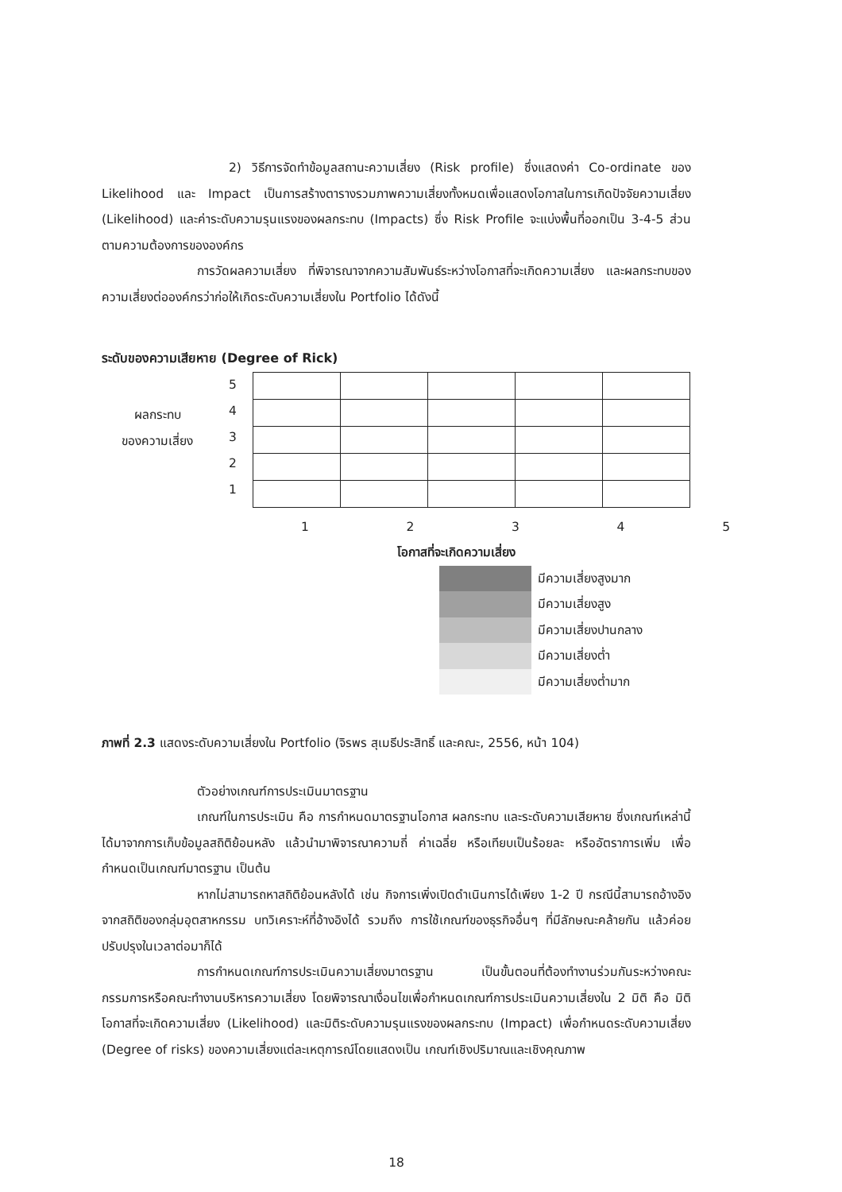2) วิธีการจัดทำข้อมูลสถานะความเสี่ยง (Risk profile) ซึ่งแสดงค่า Co-ordinate ของ Likelihood และ Impact เป็นการสร้างตารางรวมภาพความเสี่ยงทั้งหมดเพื่อแสดงโอกาสในการเกิดปัจจัยความเสี่ยง (Likelihood) และค่าระดับความรุนแรงของผลกระทบ (Impacts) ซึ่ง Risk Profile จะแบ่งพื้นที่ออกเป็น 3-4-5 ส่วน ตามความต้องการขององค์กร
การวัดผลความเสี่ยง ที่พิจารณาจากความสัมพันธ์ระหว่างโอกาสที่จะเกิดความเสี่ยง และผลกระทบของความเสี่ยงต่อองค์กรว่าก่อให้เกิดระดับความเสี่ยงใน Portfolio ได้ดังนี้
ระดับของความเสียหาย (Degree of Rick)
ผลกระทบ
ของความเสี่ยง
5
4
3
2
1
1 2 3 4 5
โอกาสที่จะเกิดความเสี่ยง
| | มีความเสี่ยงสูงมาก |
| | มีความเสี่ยงสูง |
| | มีความเสี่ยงปานกลาง |
| | มีความเสี่ยงต่ำ |
| | มีความเสี่ยงต่ำมาก |
ภาพที่ 2.3 แสดงระดับความเสี่ยงใน Portfolio (จิรพร สุเมธีประสิทธิ์ และคณะ, 2556, หน้า 104)
ตัวอย่างเกณฑ์การประเมินมาตรฐาน
เกณฑ์ในการประเมิน คือ การกำหนดมาตรฐานโอกาส ผลกระทบ และระดับความเสียหาย ซึ่งเกณฑ์เหล่านี้ได้มาจากการเก็บข้อมูลสถิติย้อนหลัง แล้วนำมาพิจารณาความถี่ ค่าเฉลี่ย หรือเทียบเป็นร้อยละ หรืออัตราการเพิ่ม เพื่อกำหนดเป็นเกณฑ์มาตรฐาน เป็นต้น
หากไม่สามารถหาสถิติย้อนหลังได้ เช่น กิจการเพิ่งเปิดดำเนินการได้เพียง 1-2 ปี กรณีนี้สามารถอ้างอิงจากสถิติของกลุ่มอุตสาหกรรม บทวิเคราะห์ที่อ้างอิงได้ รวมถึง การใช้เกณฑ์ของธุรกิจอื่นๆ ที่มีลักษณะคล้ายกัน แล้วค่อยปรับปรุงในเวลาต่อมาก็ได้
การกำหนดเกณฑ์การประเมินความเสี่ยงมาตรฐาน เป็นขั้นตอนที่ต้องทำงานร่วมกันระหว่างคณะกรรมการหรือคณะทำงานบริหารความเสี่ยง โดยพิจารณาเงื่อนไขเพื่อกำหนดเกณฑ์การประเมินความเสี่ยงใน 2 มิติ คือ มิติโอกาสที่จะเกิดความเสี่ยง (Likelihood) และมิติระดับความรุนแรงของผลกระทบ (Impact) เพื่อกำหนดระดับความเสี่ยง (Degree of risks) ของความเสี่ยงแต่ละเหตุการณ์โดยแสดงเป็น เกณฑ์เชิงปริมาณและเชิงคุณภาพ
18